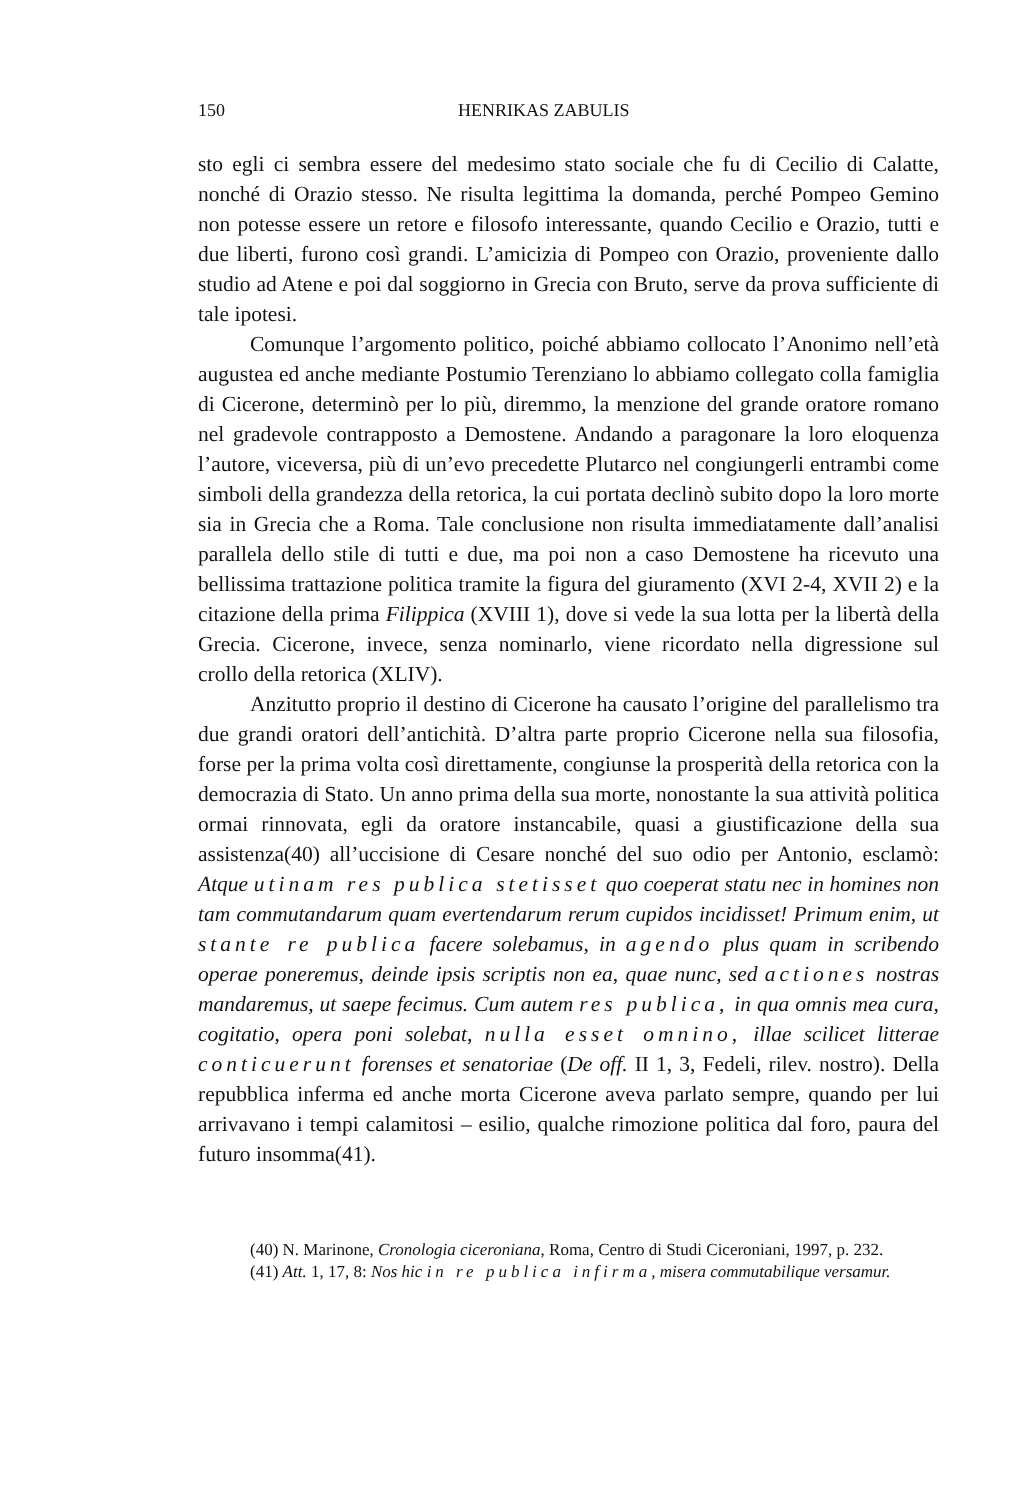150 HENRIKAS ZABULIS
sto egli ci sembra essere del medesimo stato sociale che fu di Cecilio di Calatte, nonché di Orazio stesso. Ne risulta legittima la domanda, perché Pompeo Gemino non potesse essere un retore e filosofo interessante, quando Cecilio e Orazio, tutti e due liberti, furono così grandi. L’amicizia di Pompeo con Orazio, proveniente dallo studio ad Atene e poi dal soggiorno in Grecia con Bruto, serve da prova sufficiente di tale ipotesi.
Comunque l’argomento politico, poiché abbiamo collocato l’Anonimo nell’età augustea ed anche mediante Postumio Terenziano lo abbiamo collegato colla famiglia di Cicerone, determinò per lo più, diremmo, la menzione del grande oratore romano nel gradevole contrapposto a Demostene. Andando a paragonare la loro eloquenza l’autore, viceversa, più di un’evo precedette Plutarco nel congiungerli entrambi come simboli della grandezza della retorica, la cui portata declinò subito dopo la loro morte sia in Grecia che a Roma. Tale conclusione non risulta immediatamente dall’analisi parallela dello stile di tutti e due, ma poi non a caso Demostene ha ricevuto una bellissima trattazione politica tramite la figura del giuramento (XVI 2-4, XVII 2) e la citazione della prima Filippica (XVIII 1), dove si vede la sua lotta per la libertà della Grecia. Cicerone, invece, senza nominarlo, viene ricordato nella digressione sul crollo della retorica (XLIV).
Anzitutto proprio il destino di Cicerone ha causato l’origine del parallelismo tra due grandi oratori dell’antichità. D’altra parte proprio Cicerone nella sua filosofia, forse per la prima volta così direttamente, congiunse la prosperità della retorica con la democrazia di Stato. Un anno prima della sua morte, nonostante la sua attività politica ormai rinnovata, egli da oratore instancabile, quasi a giustificazione della sua assistenza(40) all’uccisione di Cesare nonché del suo odio per Antonio, esclamò: Atque utinam res publica stetisset quo coeperat statu nec in homines non tam commutandarum quam evertendarum rerum cupidos incidisset! Primum enim, ut stante re publica facere solebamus, in agendo plus quam in scribendo operae poneremus, deinde ipsis scriptis non ea, quae nunc, sed actiones nostras mandaremus, ut saepe fecimus. Cum autem res publica, in qua omnis mea cura, cogitatio, opera poni solebat, nulla esset omnino, illae scilicet litterae conticuerunt forenses et senatoriae (De off. II 1, 3, Fedeli, rilev. nostro). Della repubblica inferma ed anche morta Cicerone aveva parlato sempre, quando per lui arrivavano i tempi calamitosi – esilio, qualche rimozione politica dal foro, paura del futuro insomma(41).
(40) N. Marinone, Cronologia ciceroniana, Roma, Centro di Studi Ciceroniani, 1997, p. 232.
(41) Att. 1, 17, 8: Nos hic in re publica infirma, misera commutabilique versamur.